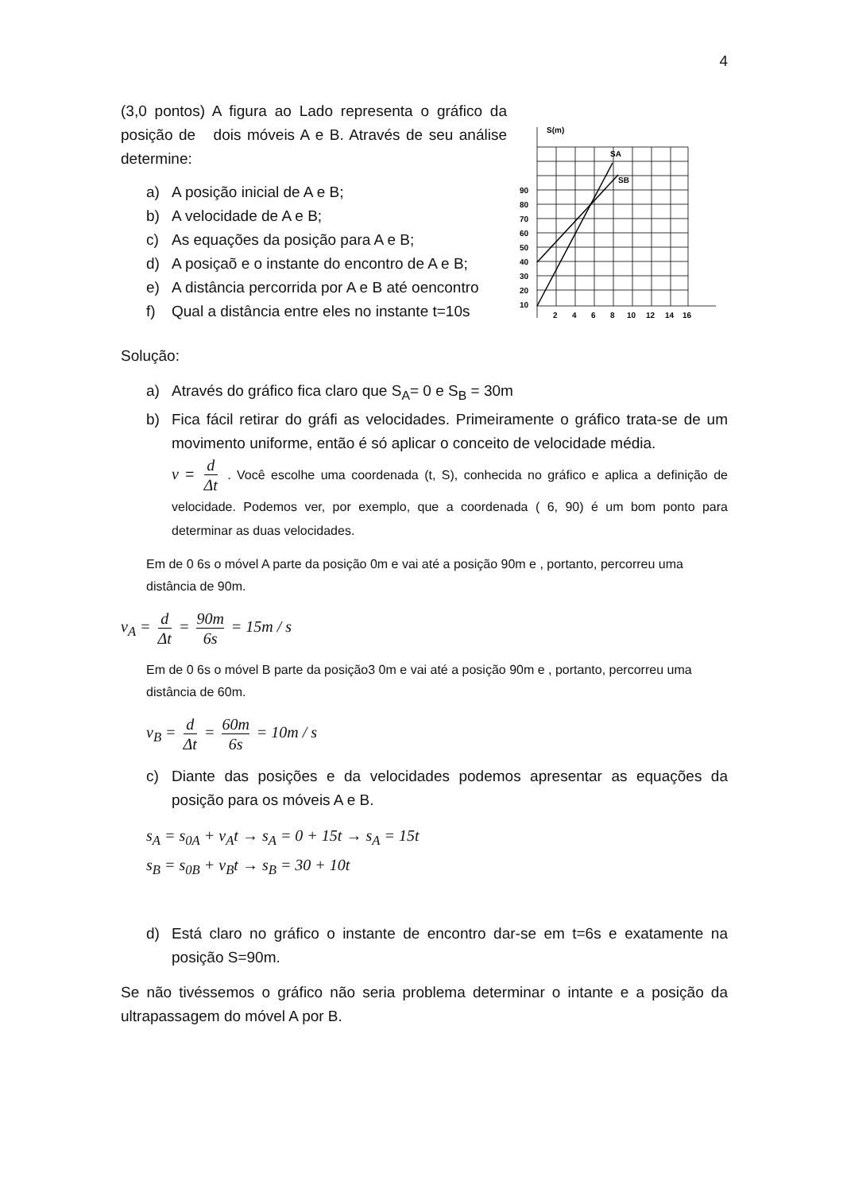4
(3,0 pontos) A figura ao Lado representa o gráfico da posição de dois móveis A e B. Através de seu análise determine:
a) A posição inicial de A e B;
b) A velocidade de A e B;
c) As equações da posição para A e B;
d) A posiçaõ e o instante do encontro de A e B;
e) A distância percorrida por A e B até oencontro
f) Qual a distância entre eles no instante t=10s
S(m)
SA
SB
90
80
70
60
50
40
30
20
10
2
4
6
8
10
12
14
16
Solução:
a) Através do gráfico fica claro que S<sub>A</sub>= 0 e S<sub>B</sub> = 30m
b) Fica fácil retirar do gráfi as velocidades. Primeiramente o gráfico trata-se de um movimento uniforme, então é só aplicar o conceito de velocidade média.
v = d Δt . Você escolhe uma coordenada (t, S), conhecida no gráfico e aplica a definição de velocidade. Podemos ver, por exemplo, que a coordenada ( 6, 90) é um bom ponto para determinar as duas velocidades.
Em de 0 6s o móvel A parte da posição 0m e vai até a posição 90m e , portanto, percorreu uma distância de 90m.
v<sub>A</sub> = d Δt = 90m 6s = 15m / s
Em de 0 6s o móvel B parte da posição3 0m e vai até a posição 90m e , portanto, percorreu uma distância de 60m.
v<sub>B</sub> = d Δt = 60m 6s = 10m / s
c) Diante das posições e da velocidades podemos apresentar as equações da posição para os móveis A e B.
s<sub>A</sub> = s<sub>0A</sub> + v<sub>A</sub>t → s<sub>A</sub> = 0 + 15t → s<sub>A</sub> = 15t
s<sub>B</sub> = s<sub>0B</sub> + v<sub>B</sub>t → s<sub>B</sub> = 30 + 10t
d) Está claro no gráfico o instante de encontro dar-se em t=6s e exatamente na posição S=90m.
Se não tivéssemos o gráfico não seria problema determinar o intante e a posição da ultrapassagem do móvel A por B.